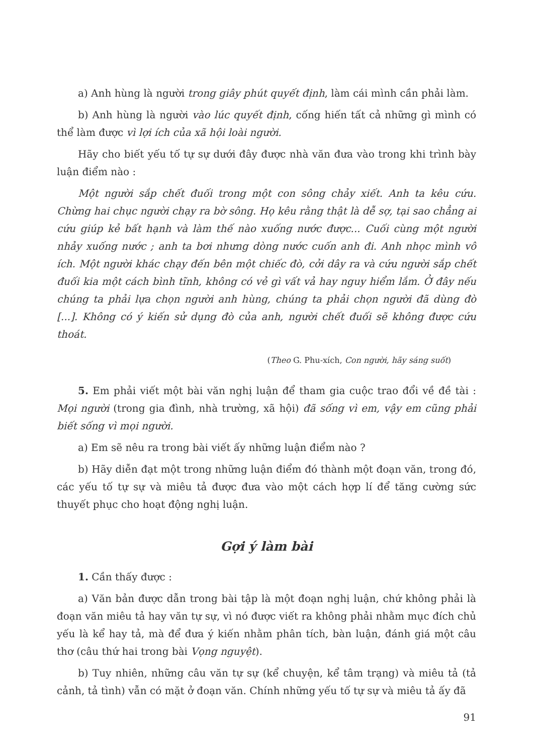a) Anh hùng là người trong giây phút quyết định, làm cái mình cần phải làm.
b) Anh hùng là người vào lúc quyết định, cống hiến tất cả những gì mình có thể làm được vì lợi ích của xã hội loài người.
Hãy cho biết yếu tố tự sự dưới đây được nhà văn đưa vào trong khi trình bày luận điểm nào :
Một người sắp chết đuối trong một con sông chảy xiết. Anh ta kêu cứu. Chừng hai chục người chạy ra bờ sông. Họ kêu rằng thật là dễ sợ, tại sao chẳng ai cứu giúp kẻ bất hạnh và làm thế nào xuống nước được... Cuối cùng một người nhảy xuống nước ; anh ta bơi nhưng dòng nước cuốn anh đi. Anh nhọc mình vô ích. Một người khác chạy đến bên một chiếc đò, cởi dây ra và cứu người sắp chết đuối kia một cách bình tĩnh, không có vẻ gì vất vả hay nguy hiểm lắm. Ở đây nếu chúng ta phải lựa chọn người anh hùng, chúng ta phải chọn người đã dùng đò [...]. Không có ý kiến sử dụng đò của anh, người chết đuối sẽ không được cứu thoát.
(Theo G. Phu-xích, Con người, hãy sáng suốt)
5. Em phải viết một bài văn nghị luận để tham gia cuộc trao đổi về đề tài : Mọi người (trong gia đình, nhà trường, xã hội) đã sống vì em, vậy em cũng phải biết sống vì mọi người.
a) Em sẽ nêu ra trong bài viết ấy những luận điểm nào ?
b) Hãy diễn đạt một trong những luận điểm đó thành một đoạn văn, trong đó, các yếu tố tự sự và miêu tả được đưa vào một cách hợp lí để tăng cường sức thuyết phục cho hoạt động nghị luận.
Gợi ý làm bài
1. Cần thấy được :
a) Văn bản được dẫn trong bài tập là một đoạn nghị luận, chứ không phải là đoạn văn miêu tả hay văn tự sự, vì nó được viết ra không phải nhằm mục đích chủ yếu là kể hay tả, mà để đưa ý kiến nhằm phân tích, bàn luận, đánh giá một câu thơ (câu thứ hai trong bài Vọng nguyệt).
b) Tuy nhiên, những câu văn tự sự (kể chuyện, kể tâm trạng) và miêu tả (tả cảnh, tả tình) vẫn có mặt ở đoạn văn. Chính những yếu tố tự sự và miêu tả ấy đã
91